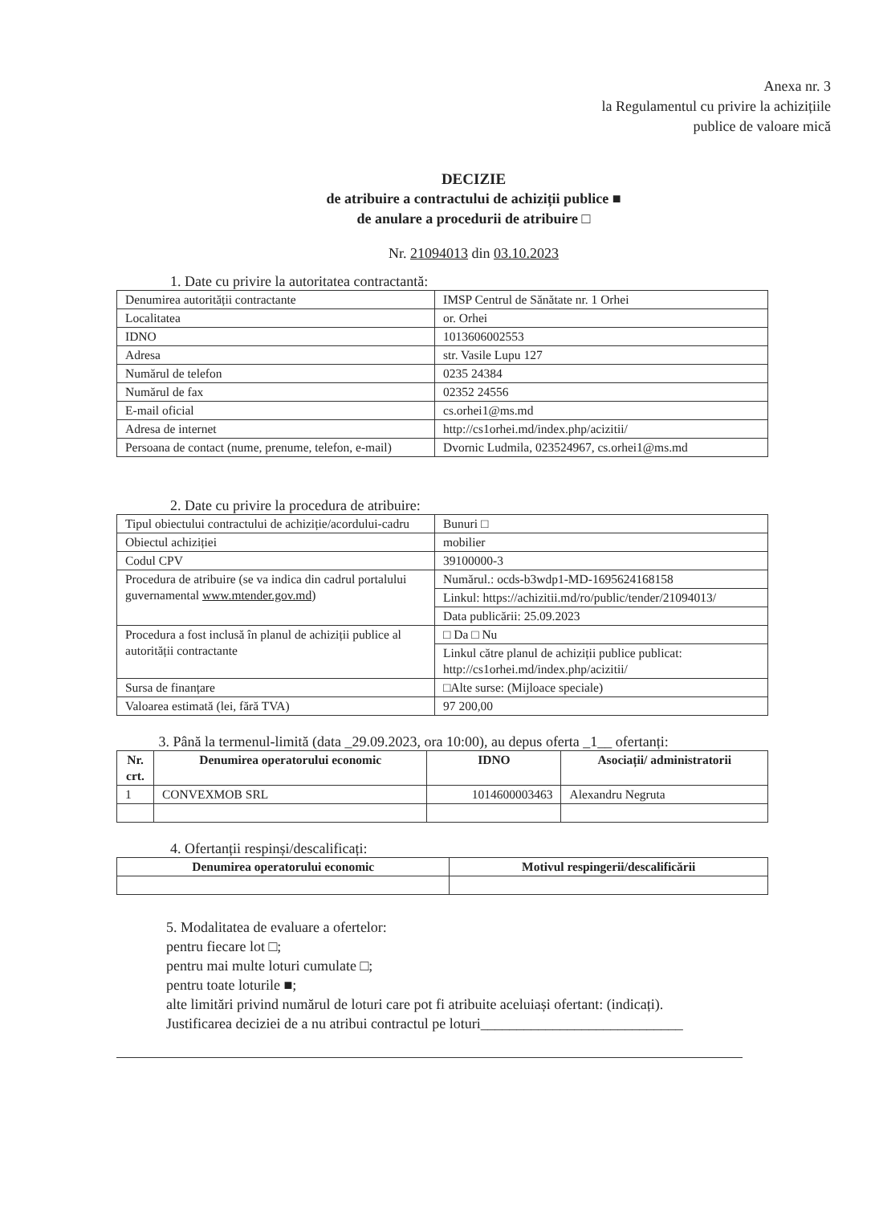Anexa nr. 3
la Regulamentul cu privire la achizițiile
publice de valoare mică
DECIZIE
de atribuire a contractului de achiziții publice ■
de anulare a procedurii de atribuire □
Nr. 21094013 din 03.10.2023
1. Date cu privire la autoritatea contractantă:
| Denumirea autorității contractante | IMSP Centrul de Sănătate nr. 1 Orhei |
| Localitatea | or. Orhei |
| IDNO | 1013606002553 |
| Adresa | str. Vasile Lupu 127 |
| Numărul de telefon | 0235 24384 |
| Numărul de fax | 02352 24556 |
| E-mail oficial | cs.orhei1@ms.md |
| Adresa de internet | http://cs1orhei.md/index.php/acizitii/ |
| Persoana de contact (nume, prenume, telefon, e-mail) | Dvornic Ludmila, 023524967, cs.orhei1@ms.md |
2. Date cu privire la procedura de atribuire:
| Tipul obiectului contractului de achiziție/acordului-cadru | Bunuri □ |
| Obiectul achiziției | mobilier |
| Codul CPV | 39100000-3 |
| Procedura de atribuire (se va indica din cadrul portalului guvernamental www.mtender.gov.md ) | Numărul.: ocds-b3wdp1-MD-1695624168158 |
| | Linkul: https://achizitii.md/ro/public/tender/21094013/ |
| | Data publicării: 25.09.2023 |
| Procedura a fost inclusă în planul de achiziții publice al autorității contractante | □ Da □ Nu |
| | Linkul către planul de achiziții publice publicat: http://cs1orhei.md/index.php/acizitii/ |
| Sursa de finanțare | □Alte surse: (Mijloace speciale) |
| Valoarea estimată (lei, fără TVA) | 97 200,00 |
3. Până la termenul-limită (data _29.09.2023, ora 10:00), au depus oferta _1__ ofertanți:
| Nr. crt. | Denumirea operatorului economic | IDNO | Asociații/ administratorii |
| --- | --- | --- | --- |
| 1 | CONVEXMOB SRL | 1014600003463 | Alexandru Negruta |
4. Ofertanții respinși/descalificați:
| Denumirea operatorului economic | Motivul respingerii/descalificării |
| --- | --- |
5. Modalitatea de evaluare a ofertelor:
pentru fiecare lot □;
pentru mai multe loturi cumulate □;
pentru toate loturile ■;
alte limitări privind numărul de loturi care pot fi atribuite aceluiași ofertant: (indicați).
Justificarea deciziei de a nu atribui contractul pe loturi____________________________